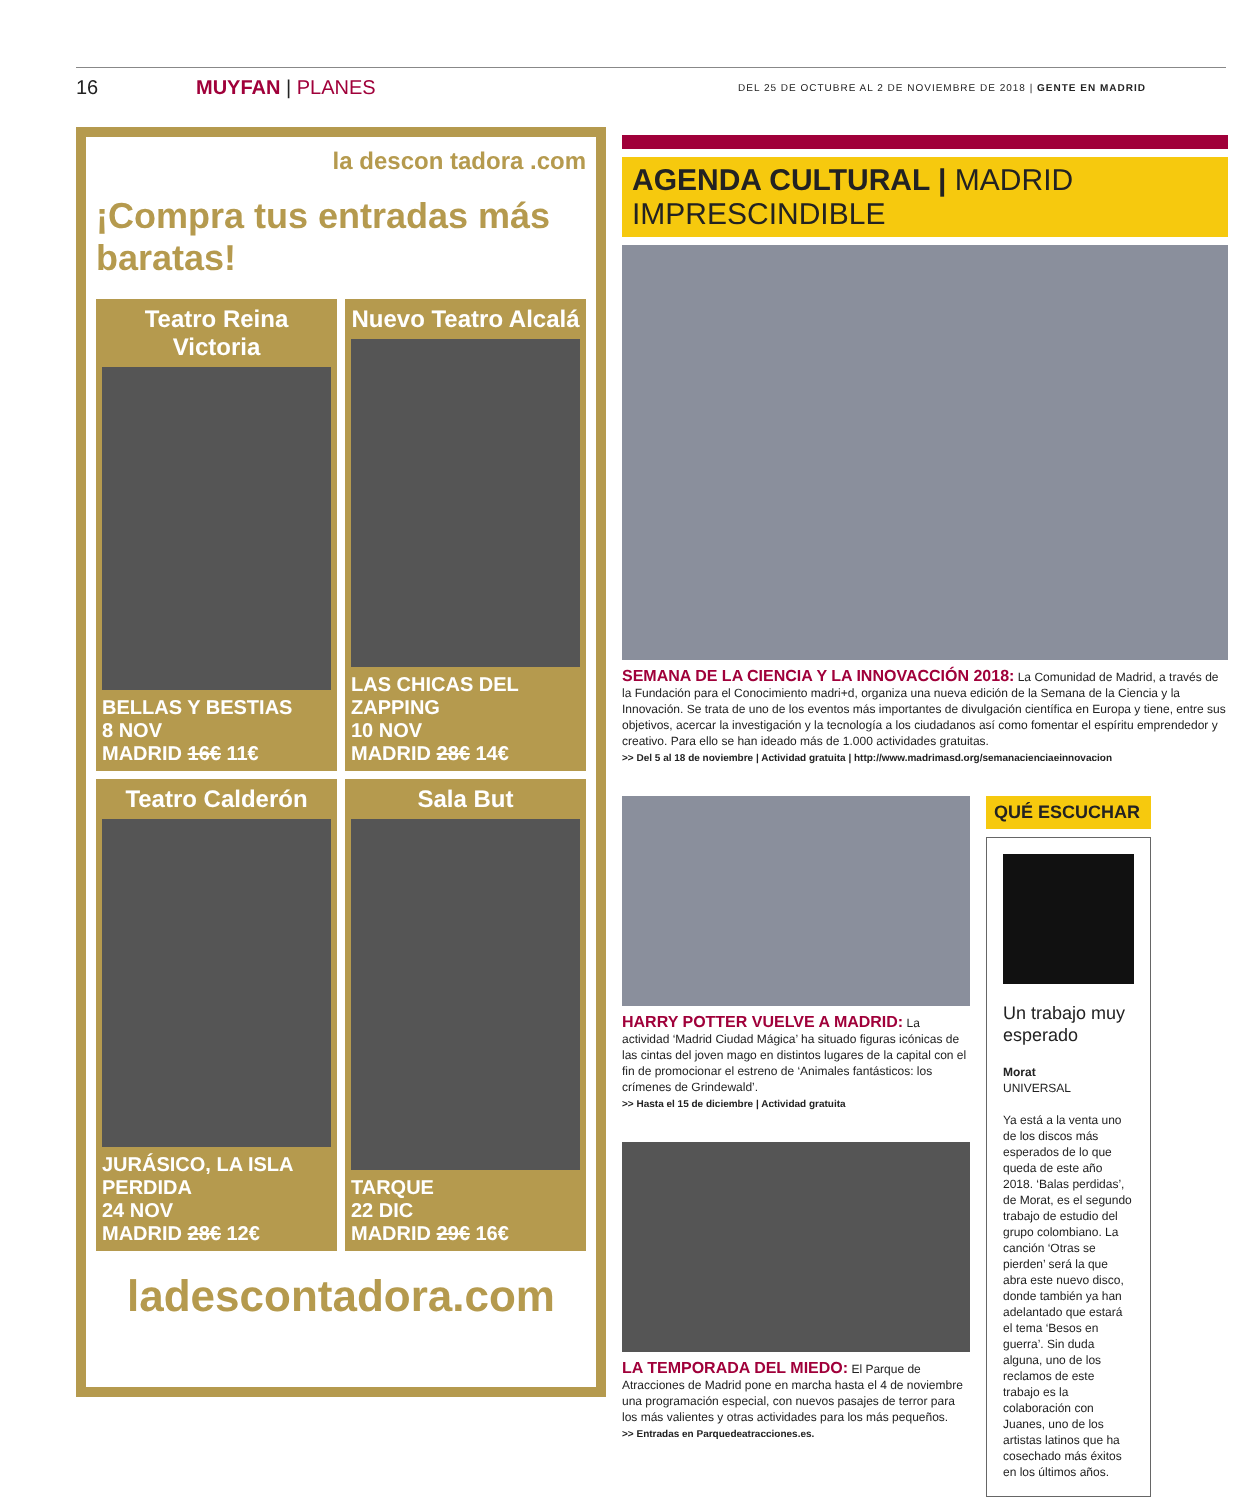16 MUYFAN | PLANES DEL 25 DE OCTUBRE AL 2 DE NOVIEMBRE DE 2018 | GENTE EN MADRID
la descon tadora .com
¡Compra tus entradas más baratas!
Teatro Reina Victoria
BELLAS Y BESTIAS
8 NOV
MADRID 16€ 11€
Nuevo Teatro Alcalá
LAS CHICAS DEL ZAPPING
10 NOV
MADRID 28€ 14€
Teatro Calderón
JURÁSICO, LA ISLA PERDIDA
24 NOV
MADRID 28€ 12€
Sala But
TARQUE
22 DIC
MADRID 29€ 16€
ladescontadora.com
AGENDA CULTURAL | MADRID IMPRESCINDIBLE
SEMANA DE LA CIENCIA Y LA INNOVACCIÓN 2018: La Comunidad de Madrid, a través de la Fundación para el Conocimiento madri+d, organiza una nueva edición de la Semana de la Ciencia y la Innovación. Se trata de uno de los eventos más importantes de divulgación científica en Europa y tiene, entre sus objetivos, acercar la investigación y la tecnología a los ciudadanos así como fomentar el espíritu emprendedor y creativo. Para ello se han ideado más de 1.000 actividades gratuitas.
>> Del 5 al 18 de noviembre | Actividad gratuita | http://www.madrimasd.org/semanacienciaeinnovacion
HARRY POTTER VUELVE A MADRID: La actividad ‘Madrid Ciudad Mágica’ ha situado figuras icónicas de las cintas del joven mago en distintos lugares de la capital con el fin de promocionar el estreno de ‘Animales fantásticos: los crímenes de Grindewald’.
>> Hasta el 15 de diciembre | Actividad gratuita
LA TEMPORADA DEL MIEDO: El Parque de Atracciones de Madrid pone en marcha hasta el 4 de noviembre una programación especial, con nuevos pasajes de terror para los más valientes y otras actividades para los más pequeños.
>> Entradas en Parquedeatracciones.es.
QUÉ ESCUCHAR
Un trabajo muy esperado
Morat
UNIVERSAL
Ya está a la venta uno de los discos más esperados de lo que queda de este año 2018. ‘Balas perdidas’, de Morat, es el segundo trabajo de estudio del grupo colombiano. La canción ‘Otras se pierden’ será la que abra este nuevo disco, donde también ya han adelantado que estará el tema ‘Besos en guerra’. Sin duda alguna, uno de los reclamos de este trabajo es la colaboración con Juanes, uno de los artistas latinos que ha cosechado más éxitos en los últimos años.